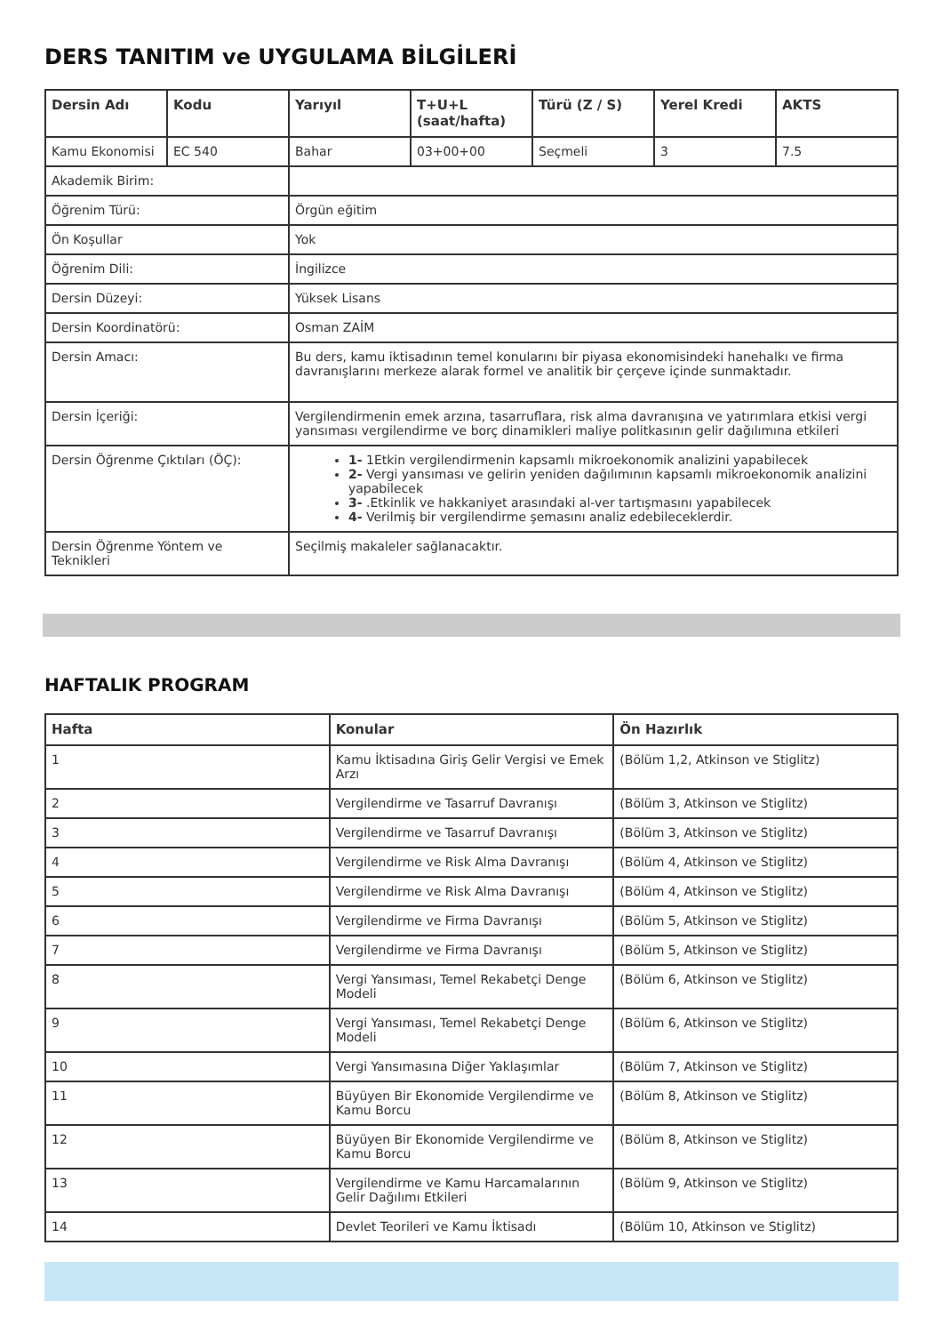DERS TANITIM ve UYGULAMA BİLGİLERİ
| Dersin Adı | Kodu | Yarıyıl | T+U+L (saat/hafta) | Türü (Z / S) | Yerel Kredi | AKTS |
| --- | --- | --- | --- | --- | --- | --- |
| Kamu Ekonomisi | EC 540 | Bahar | 03+00+00 | Seçmeli | 3 | 7.5 |
| Akademik Birim: | | | | | | |
| Öğrenim Türü: | | Örgün eğitim | | | | |
| Ön Koşullar | | Yok | | | | |
| Öğrenim Dili: | | İngilizce | | | | |
| Dersin Düzeyi: | | Yüksek Lisans | | | | |
| Dersin Koordinatörü: | | Osman ZAİM | | | | |
| Dersin Amacı: | | Bu ders, kamu iktisadının temel konularını bir piyasa ekonomisindeki hanehalkı ve firma davranışlarını merkeze alarak formel ve analitik bir çerçeve içinde sunmaktadır. | | | | |
| Dersin İçeriği: | | Vergilendirmenin emek arzına, tasarruflara, risk alma davranışına ve yatırımlara etkisi vergi yansıması vergilendirme ve borç dinamikleri maliye politkasının gelir dağılımına etkileri | | | | |
| Dersin Öğrenme Çıktıları (ÖÇ): | | 1- 1Etkin vergilendirmenin kapsamlı mikroekonomik analizini yapabilecek 2- Vergi yansıması ve gelirin yeniden dağılımının kapsamlı mikroekonomik analizini yapabilecek 3- .Etkinlik ve hakkaniyet arasındaki al-ver tartışmasını yapabilecek 4- Verilmiş bir vergilendirme şemasını analiz edebileceklerdir. | | | | |
| Dersin Öğrenme Yöntem ve Teknikleri | | Seçilmiş makaleler sağlanacaktır. | | | | |
HAFTALIK PROGRAM
| Hafta | Konular | Ön Hazırlık |
| --- | --- | --- |
| 1 | Kamu İktisadına Giriş Gelir Vergisi ve Emek Arzı | (Bölüm 1,2, Atkinson ve Stiglitz) |
| 2 | Vergilendirme ve Tasarruf Davranışı | (Bölüm 3, Atkinson ve Stiglitz) |
| 3 | Vergilendirme ve Tasarruf Davranışı | (Bölüm 3, Atkinson ve Stiglitz) |
| 4 | Vergilendirme ve Risk Alma Davranışı | (Bölüm 4, Atkinson ve Stiglitz) |
| 5 | Vergilendirme ve Risk Alma Davranışı | (Bölüm 4, Atkinson ve Stiglitz) |
| 6 | Vergilendirme ve Firma Davranışı | (Bölüm 5, Atkinson ve Stiglitz) |
| 7 | Vergilendirme ve Firma Davranışı | (Bölüm 5, Atkinson ve Stiglitz) |
| 8 | Vergi Yansıması, Temel Rekabetçi Denge Modeli | (Bölüm 6, Atkinson ve Stiglitz) |
| 9 | Vergi Yansıması, Temel Rekabetçi Denge Modeli | (Bölüm 6, Atkinson ve Stiglitz) |
| 10 | Vergi Yansımasına Diğer Yaklaşımlar | (Bölüm 7, Atkinson ve Stiglitz) |
| 11 | Büyüyen Bir Ekonomide Vergilendirme ve Kamu Borcu | (Bölüm 8, Atkinson ve Stiglitz) |
| 12 | Büyüyen Bir Ekonomide Vergilendirme ve Kamu Borcu | (Bölüm 8, Atkinson ve Stiglitz) |
| 13 | Vergilendirme ve Kamu Harcamalarının Gelir Dağılımı Etkileri | (Bölüm 9, Atkinson ve Stiglitz) |
| 14 | Devlet Teorileri ve Kamu İktisadı | (Bölüm 10, Atkinson ve Stiglitz) |